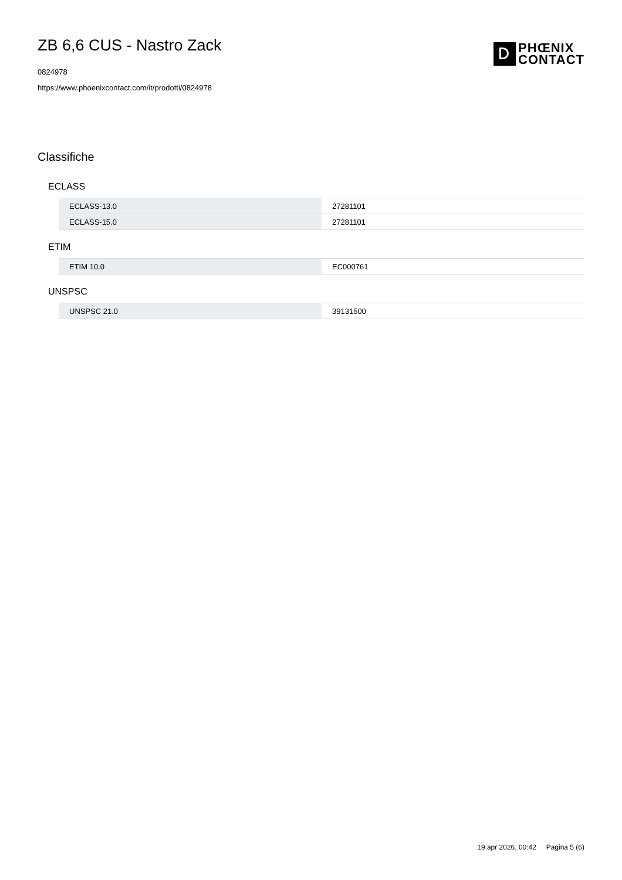ZB 6,6 CUS - Nastro Zack
0824978
https://www.phoenixcontact.com/it/prodotti/0824978
PHŒNIX
CONTACT
Classifiche
ECLASS
| ECLASS-13.0 | 27281101 |
| ECLASS-15.0 | 27281101 |
ETIM
| ETIM 10.0 | EC000761 |
UNSPSC
| UNSPSC 21.0 | 39131500 |
19 apr 2026, 00:42 Pagina 5 (6)